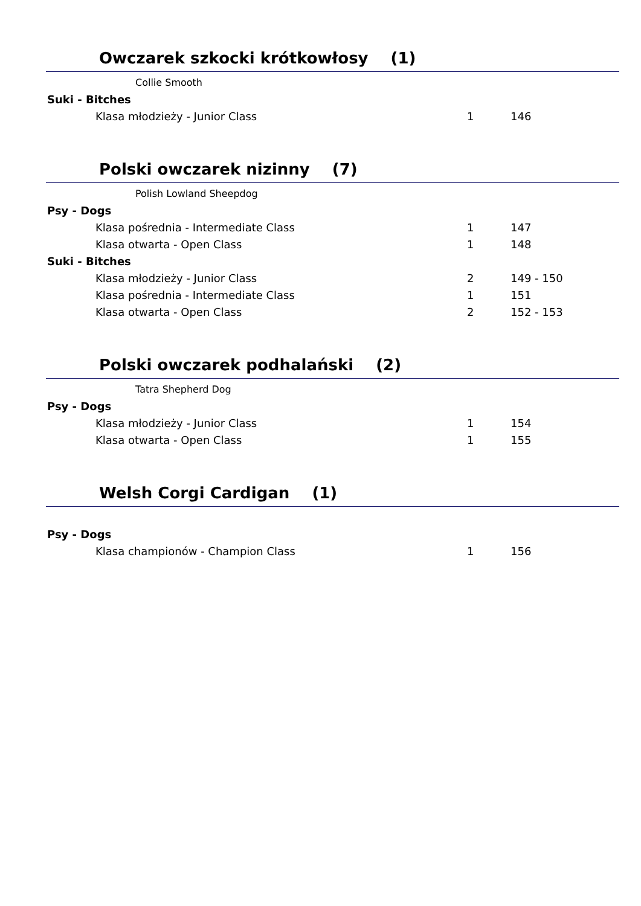Owczarek szkocki krótkowłosy (1)
Collie Smooth
Suki - Bitches
| Klasa młodzieży - Junior Class | 1 | 146 |
Polski owczarek nizinny (7)
Polish Lowland Sheepdog
Psy - Dogs
| Klasa pośrednia - Intermediate Class | 1 | 147 |
| Klasa otwarta - Open Class | 1 | 148 |
Suki - Bitches
| Klasa młodzieży - Junior Class | 2 | 149 - 150 |
| Klasa pośrednia - Intermediate Class | 1 | 151 |
| Klasa otwarta - Open Class | 2 | 152 - 153 |
Polski owczarek podhalański (2)
Tatra Shepherd Dog
Psy - Dogs
| Klasa młodzieży - Junior Class | 1 | 154 |
| Klasa otwarta - Open Class | 1 | 155 |
Welsh Corgi Cardigan (1)
Psy - Dogs
| Klasa championów - Champion Class | 1 | 156 |